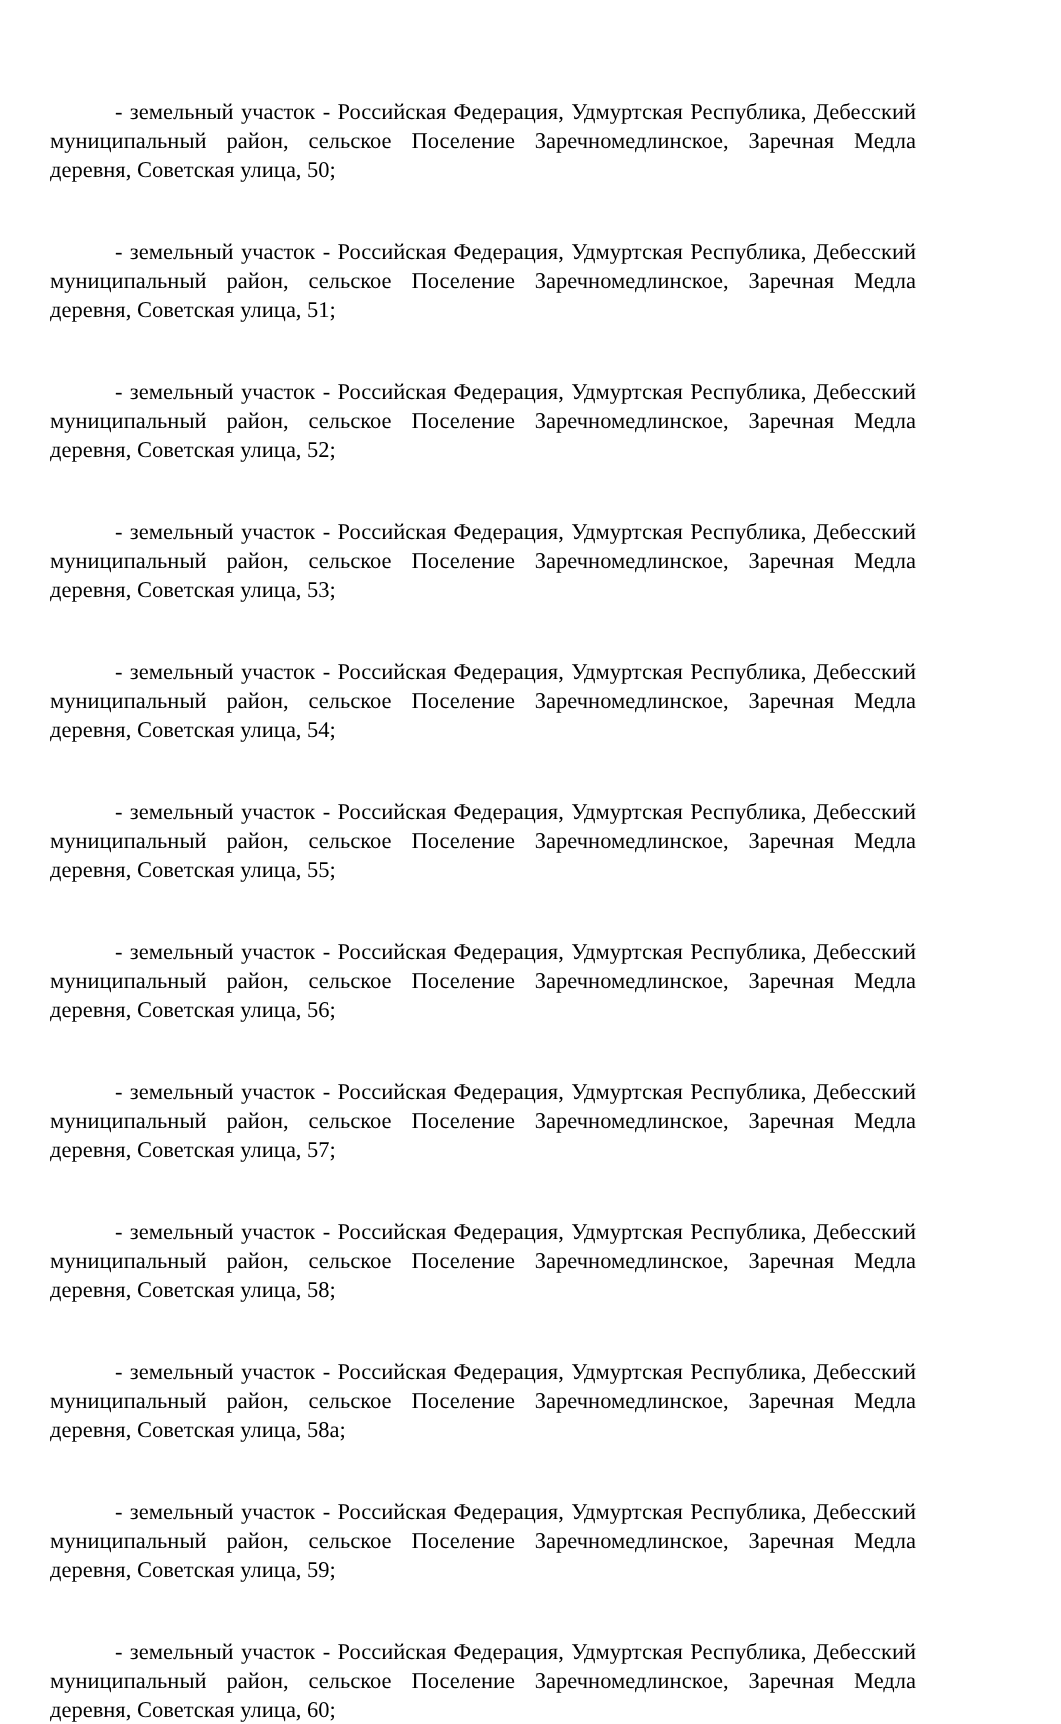- земельный участок - Российская Федерация, Удмуртская Республика, Дебесский муниципальный район, сельское Поселение Заречномедлинское, Заречная Медла деревня, Советская улица, 50;
- земельный участок - Российская Федерация, Удмуртская Республика, Дебесский муниципальный район, сельское Поселение Заречномедлинское, Заречная Медла деревня, Советская улица, 51;
- земельный участок - Российская Федерация, Удмуртская Республика, Дебесский муниципальный район, сельское Поселение Заречномедлинское, Заречная Медла деревня, Советская улица, 52;
- земельный участок - Российская Федерация, Удмуртская Республика, Дебесский муниципальный район, сельское Поселение Заречномедлинское, Заречная Медла деревня, Советская улица, 53;
- земельный участок - Российская Федерация, Удмуртская Республика, Дебесский муниципальный район, сельское Поселение Заречномедлинское, Заречная Медла деревня, Советская улица, 54;
- земельный участок - Российская Федерация, Удмуртская Республика, Дебесский муниципальный район, сельское Поселение Заречномедлинское, Заречная Медла деревня, Советская улица, 55;
- земельный участок - Российская Федерация, Удмуртская Республика, Дебесский муниципальный район, сельское Поселение Заречномедлинское, Заречная Медла деревня, Советская улица, 56;
- земельный участок - Российская Федерация, Удмуртская Республика, Дебесский муниципальный район, сельское Поселение Заречномедлинское, Заречная Медла деревня, Советская улица, 57;
- земельный участок - Российская Федерация, Удмуртская Республика, Дебесский муниципальный район, сельское Поселение Заречномедлинское, Заречная Медла деревня, Советская улица, 58;
- земельный участок - Российская Федерация, Удмуртская Республика, Дебесский муниципальный район, сельское Поселение Заречномедлинское, Заречная Медла деревня, Советская улица, 58а;
- земельный участок - Российская Федерация, Удмуртская Республика, Дебесский муниципальный район, сельское Поселение Заречномедлинское, Заречная Медла деревня, Советская улица, 59;
- земельный участок - Российская Федерация, Удмуртская Республика, Дебесский муниципальный район, сельское Поселение Заречномедлинское, Заречная Медла деревня, Советская улица, 60;